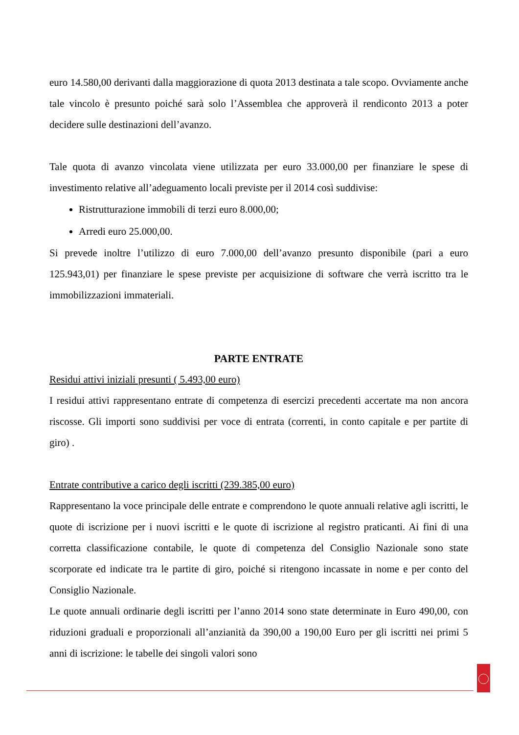euro 14.580,00 derivanti dalla maggiorazione di quota 2013 destinata a tale scopo. Ovviamente anche tale vincolo è presunto poiché sarà solo l’Assemblea che approverà il rendiconto 2013 a poter decidere sulle destinazioni dell’avanzo.
Tale quota di avanzo vincolata viene utilizzata per euro 33.000,00 per finanziare le spese di investimento relative all’adeguamento locali previste per il 2014 così suddivise:
Ristrutturazione immobili di terzi euro 8.000,00;
Arredi euro 25.000,00.
Si prevede inoltre l’utilizzo di euro 7.000,00 dell’avanzo presunto disponibile (pari a euro 125.943,01) per finanziare le spese previste per acquisizione di software che verrà iscritto tra le immobilizzazioni immateriali.
PARTE ENTRATE
Residui attivi iniziali presunti ( 5.493,00 euro)
I residui attivi rappresentano entrate di competenza di esercizi precedenti accertate ma non ancora riscosse. Gli importi sono suddivisi per voce di entrata (correnti, in conto capitale e per partite di giro) .
Entrate contributive a carico degli iscritti (239.385,00 euro)
Rappresentano la voce principale delle entrate e comprendono le quote annuali relative agli iscritti, le quote di iscrizione per i nuovi iscritti e le quote di iscrizione al registro praticanti. Ai fini di una corretta classificazione contabile, le quote di competenza del Consiglio Nazionale sono state scorporate ed indicate tra le partite di giro, poiché si ritengono incassate in nome e per conto del Consiglio Nazionale.
Le quote annuali ordinarie degli iscritti per l’anno 2014 sono state determinate in Euro 490,00, con riduzioni graduali e proporzionali all’anzianità da 390,00 a 190,00 Euro per gli iscritti nei primi 5 anni di iscrizione: le tabelle dei singoli valori sono